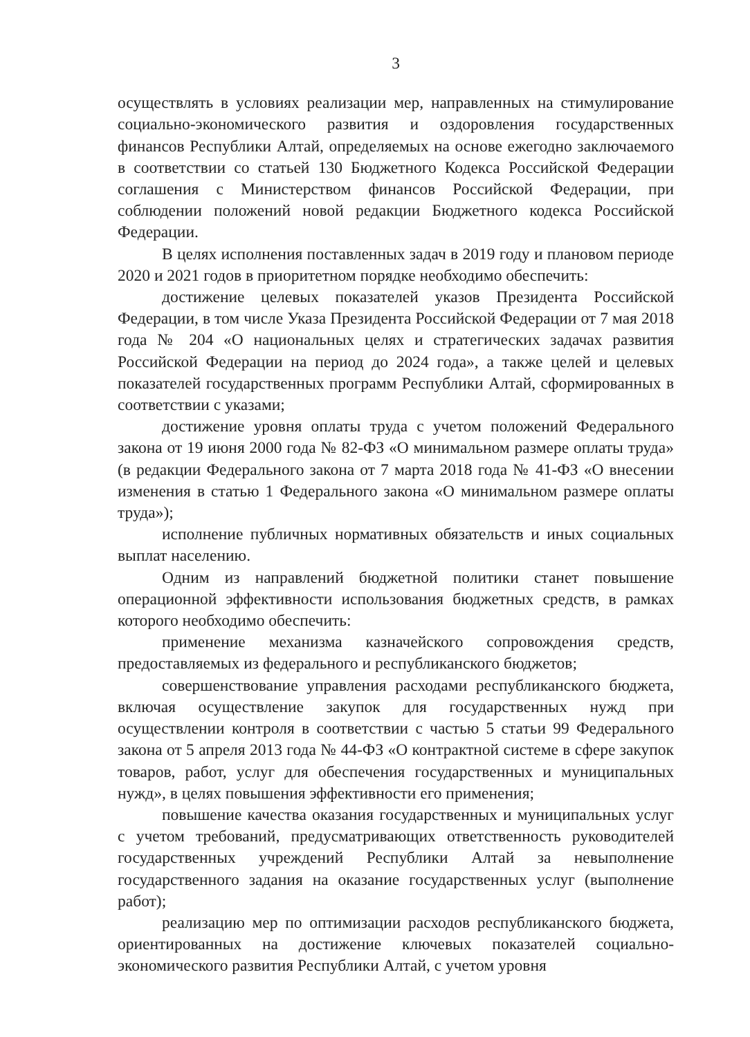3
осуществлять в условиях реализации мер, направленных на стимулирование социально-экономического развития и оздоровления государственных финансов Республики Алтай, определяемых на основе ежегодно заключаемого в соответствии со статьей 130 Бюджетного Кодекса Российской Федерации соглашения с Министерством финансов Российской Федерации, при соблюдении положений новой редакции Бюджетного кодекса Российской Федерации.
В целях исполнения поставленных задач в 2019 году и плановом периоде 2020 и 2021 годов в приоритетном порядке необходимо обеспечить:
достижение целевых показателей указов Президента Российской Федерации, в том числе Указа Президента Российской Федерации от 7 мая 2018 года № 204 «О национальных целях и стратегических задачах развития Российской Федерации на период до 2024 года», а также целей и целевых показателей государственных программ Республики Алтай, сформированных в соответствии с указами;
достижение уровня оплаты труда с учетом положений Федерального закона от 19 июня 2000 года № 82-ФЗ «О минимальном размере оплаты труда» (в редакции Федерального закона от 7 марта 2018 года № 41-ФЗ «О внесении изменения в статью 1 Федерального закона «О минимальном размере оплаты труда»);
исполнение публичных нормативных обязательств и иных социальных выплат населению.
Одним из направлений бюджетной политики станет повышение операционной эффективности использования бюджетных средств, в рамках которого необходимо обеспечить:
применение механизма казначейского сопровождения средств, предоставляемых из федерального и республиканского бюджетов;
совершенствование управления расходами республиканского бюджета, включая осуществление закупок для государственных нужд при осуществлении контроля в соответствии с частью 5 статьи 99 Федерального закона от 5 апреля 2013 года № 44-ФЗ «О контрактной системе в сфере закупок товаров, работ, услуг для обеспечения государственных и муниципальных нужд», в целях повышения эффективности его применения;
повышение качества оказания государственных и муниципальных услуг с учетом требований, предусматривающих ответственность руководителей государственных учреждений Республики Алтай за невыполнение государственного задания на оказание государственных услуг (выполнение работ);
реализацию мер по оптимизации расходов республиканского бюджета, ориентированных на достижение ключевых показателей социально-экономического развития Республики Алтай, с учетом уровня